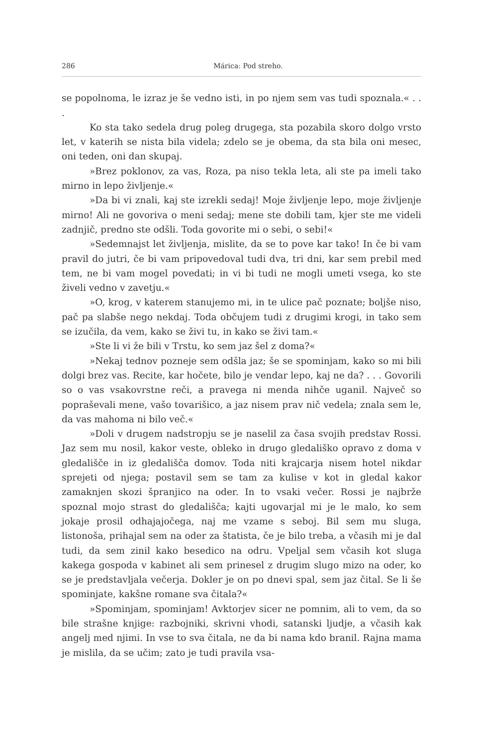286 Márica: Pod streho.
se popolnoma, le izraz je še vedno isti, in po njem sem vas tudi spoznala.« . . .
Ko sta tako sedela drug poleg drugega, sta pozabila skoro dolgo vrsto let, v katerih se nista bila videla; zdelo se je obema, da sta bila oni mesec, oni teden, oni dan skupaj.
»Brez poklonov, za vas, Roza, pa niso tekla leta, ali ste pa imeli tako mirno in lepo življenje.«
»Da bi vi znali, kaj ste izrekli sedaj! Moje življenje lepo, moje življenje mirno! Ali ne govoriva o meni sedaj; mene ste dobili tam, kjer ste me videli zadnjič, predno ste odšli. Toda govorite mi o sebi, o sebi!«
»Sedemnajst let življenja, mislite, da se to pove kar tako! In če bi vam pravil do jutri, če bi vam pripovedoval tudi dva, tri dni, kar sem prebil med tem, ne bi vam mogel povedati; in vi bi tudi ne mogli umeti vsega, ko ste živeli vedno v zavetju.«
»O, krog, v katerem stanujemo mi, in te ulice pač poznate; boljše niso, pač pa slabše nego nekdaj. Toda občujem tudi z drugimi krogi, in tako sem se izučila, da vem, kako se živi tu, in kako se živi tam.«
»Ste li vi že bili v Trstu, ko sem jaz šel z doma?«
»Nekaj tednov pozneje sem odšla jaz; še se spominjam, kako so mi bili dolgi brez vas. Recite, kar hočete, bilo je vendar lepo, kaj ne da? . . . Govorili so o vas vsakovrstne reči, a pravega ni menda nihče uganil. Največ so popraševali mene, vašo tovarišico, a jaz nisem prav nič vedela; znala sem le, da vas mahoma ni bilo več.«
»Doli v drugem nadstropju se je naselil za časa svojih predstav Rossi. Jaz sem mu nosil, kakor veste, obleko in drugo gledališko opravo z doma v gledališče in iz gledališča domov. Toda niti krajcarja nisem hotel nikdar sprejeti od njega; postavil sem se tam za kulise v kot in gledal kakor zamaknjen skozi špranjico na oder. In to vsaki večer. Rossi je najbrže spoznal mojo strast do gledališča; kajti ugovarjal mi je le malo, ko sem jokaje prosil odhajajočega, naj me vzame s seboj. Bil sem mu sluga, listonoša, prihajal sem na oder za štatista, če je bilo treba, a včasih mi je dal tudi, da sem zinil kako besedico na odru. Vpeljal sem včasih kot sluga kakega gospoda v kabinet ali sem prinesel z drugim slugo mizo na oder, ko se je predstavljala večerja. Dokler je on po dnevi spal, sem jaz čital. Se li še spominjate, kakšne romane sva čitala?«
»Spominjam, spominjam! Avktorjev sicer ne pomnim, ali to vem, da so bile strašne knjige: razbojniki, skrivni vhodi, satanski ljudje, a včasih kak angelj med njimi. In vse to sva čitala, ne da bi nama kdo branil. Rajna mama je mislila, da se učim; zato je tudi pravila vsa-